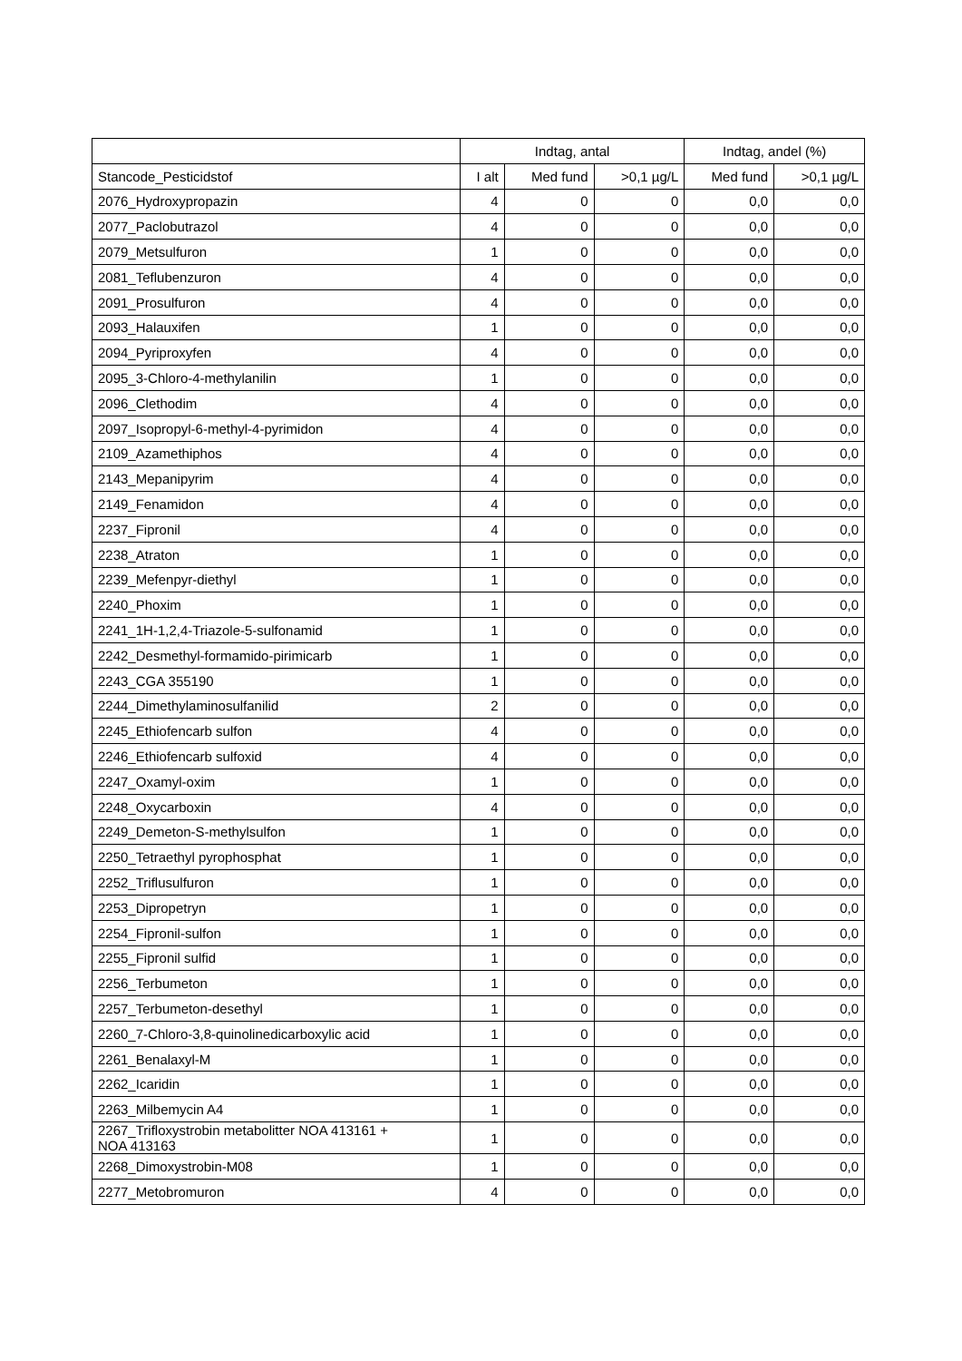| | Indtag, antal | | | Indtag, andel (%) | |
| --- | --- | --- | --- | --- | --- |
| Stancode_Pesticidstof | I alt | Med fund | >0,1 µg/L | Med fund | >0,1 µg/L |
| 2076_Hydroxypropazin | 4 | 0 | 0 | 0,0 | 0,0 |
| 2077_Paclobutrazol | 4 | 0 | 0 | 0,0 | 0,0 |
| 2079_Metsulfuron | 1 | 0 | 0 | 0,0 | 0,0 |
| 2081_Teflubenzuron | 4 | 0 | 0 | 0,0 | 0,0 |
| 2091_Prosulfuron | 4 | 0 | 0 | 0,0 | 0,0 |
| 2093_Halauxifen | 1 | 0 | 0 | 0,0 | 0,0 |
| 2094_Pyriproxyfen | 4 | 0 | 0 | 0,0 | 0,0 |
| 2095_3-Chloro-4-methylanilin | 1 | 0 | 0 | 0,0 | 0,0 |
| 2096_Clethodim | 4 | 0 | 0 | 0,0 | 0,0 |
| 2097_Isopropyl-6-methyl-4-pyrimidon | 4 | 0 | 0 | 0,0 | 0,0 |
| 2109_Azamethiphos | 4 | 0 | 0 | 0,0 | 0,0 |
| 2143_Mepanipyrim | 4 | 0 | 0 | 0,0 | 0,0 |
| 2149_Fenamidon | 4 | 0 | 0 | 0,0 | 0,0 |
| 2237_Fipronil | 4 | 0 | 0 | 0,0 | 0,0 |
| 2238_Atraton | 1 | 0 | 0 | 0,0 | 0,0 |
| 2239_Mefenpyr-diethyl | 1 | 0 | 0 | 0,0 | 0,0 |
| 2240_Phoxim | 1 | 0 | 0 | 0,0 | 0,0 |
| 2241_1H-1,2,4-Triazole-5-sulfonamid | 1 | 0 | 0 | 0,0 | 0,0 |
| 2242_Desmethyl-formamido-pirimicarb | 1 | 0 | 0 | 0,0 | 0,0 |
| 2243_CGA 355190 | 1 | 0 | 0 | 0,0 | 0,0 |
| 2244_Dimethylaminosulfanilid | 2 | 0 | 0 | 0,0 | 0,0 |
| 2245_Ethiofencarb sulfon | 4 | 0 | 0 | 0,0 | 0,0 |
| 2246_Ethiofencarb sulfoxid | 4 | 0 | 0 | 0,0 | 0,0 |
| 2247_Oxamyl-oxim | 1 | 0 | 0 | 0,0 | 0,0 |
| 2248_Oxycarboxin | 4 | 0 | 0 | 0,0 | 0,0 |
| 2249_Demeton-S-methylsulfon | 1 | 0 | 0 | 0,0 | 0,0 |
| 2250_Tetraethyl pyrophosphat | 1 | 0 | 0 | 0,0 | 0,0 |
| 2252_Triflusulfuron | 1 | 0 | 0 | 0,0 | 0,0 |
| 2253_Dipropetryn | 1 | 0 | 0 | 0,0 | 0,0 |
| 2254_Fipronil-sulfon | 1 | 0 | 0 | 0,0 | 0,0 |
| 2255_Fipronil sulfid | 1 | 0 | 0 | 0,0 | 0,0 |
| 2256_Terbumeton | 1 | 0 | 0 | 0,0 | 0,0 |
| 2257_Terbumeton-desethyl | 1 | 0 | 0 | 0,0 | 0,0 |
| 2260_7-Chloro-3,8-quinolinedicarboxylic acid | 1 | 0 | 0 | 0,0 | 0,0 |
| 2261_Benalaxyl-M | 1 | 0 | 0 | 0,0 | 0,0 |
| 2262_Icaridin | 1 | 0 | 0 | 0,0 | 0,0 |
| 2263_Milbemycin A4 | 1 | 0 | 0 | 0,0 | 0,0 |
| 2267_Trifloxystrobin metabolitter NOA 413161 + NOA 413163 | 1 | 0 | 0 | 0,0 | 0,0 |
| 2268_Dimoxystrobin-M08 | 1 | 0 | 0 | 0,0 | 0,0 |
| 2277_Metobromuron | 4 | 0 | 0 | 0,0 | 0,0 |